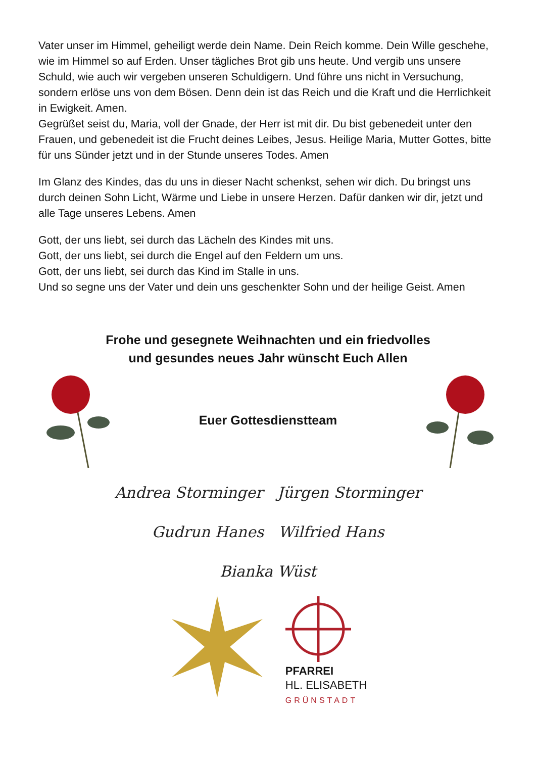Vater unser im Himmel, geheiligt werde dein Name. Dein Reich komme. Dein Wille geschehe, wie im Himmel so auf Erden. Unser tägliches Brot gib uns heute. Und vergib uns unsere Schuld, wie auch wir vergeben unseren Schuldigern. Und führe uns nicht in Versuchung, sondern erlöse uns von dem Bösen. Denn dein ist das Reich und die Kraft und die Herrlichkeit in Ewigkeit. Amen.
Gegrüßet seist du, Maria, voll der Gnade, der Herr ist mit dir. Du bist gebenedeit unter den Frauen, und gebenedeit ist die Frucht deines Leibes, Jesus. Heilige Maria, Mutter Gottes, bitte für uns Sünder jetzt und in der Stunde unseres Todes. Amen
Im Glanz des Kindes, das du uns in dieser Nacht schenkst, sehen wir dich. Du bringst uns durch deinen Sohn Licht, Wärme und Liebe in unsere Herzen. Dafür danken wir dir, jetzt und alle Tage unseres Lebens. Amen
Gott, der uns liebt, sei durch das Lächeln des Kindes mit uns.
Gott, der uns liebt, sei durch die Engel auf den Feldern um uns.
Gott, der uns liebt, sei durch das Kind im Stalle in uns.
Und so segne uns der Vater und dein uns geschenkter Sohn und der heilige Geist. Amen
Frohe und gesegnete Weihnachten und ein friedvolles
und gesundes neues Jahr wünscht Euch Allen
Euer Gottesdienstteam
Andrea Storminger Jürgen Storminger
Gudrun Hanes Wilfried Hans
Bianka Wüst
PFARREI
HL. ELISABETH
GRÜNSTADT